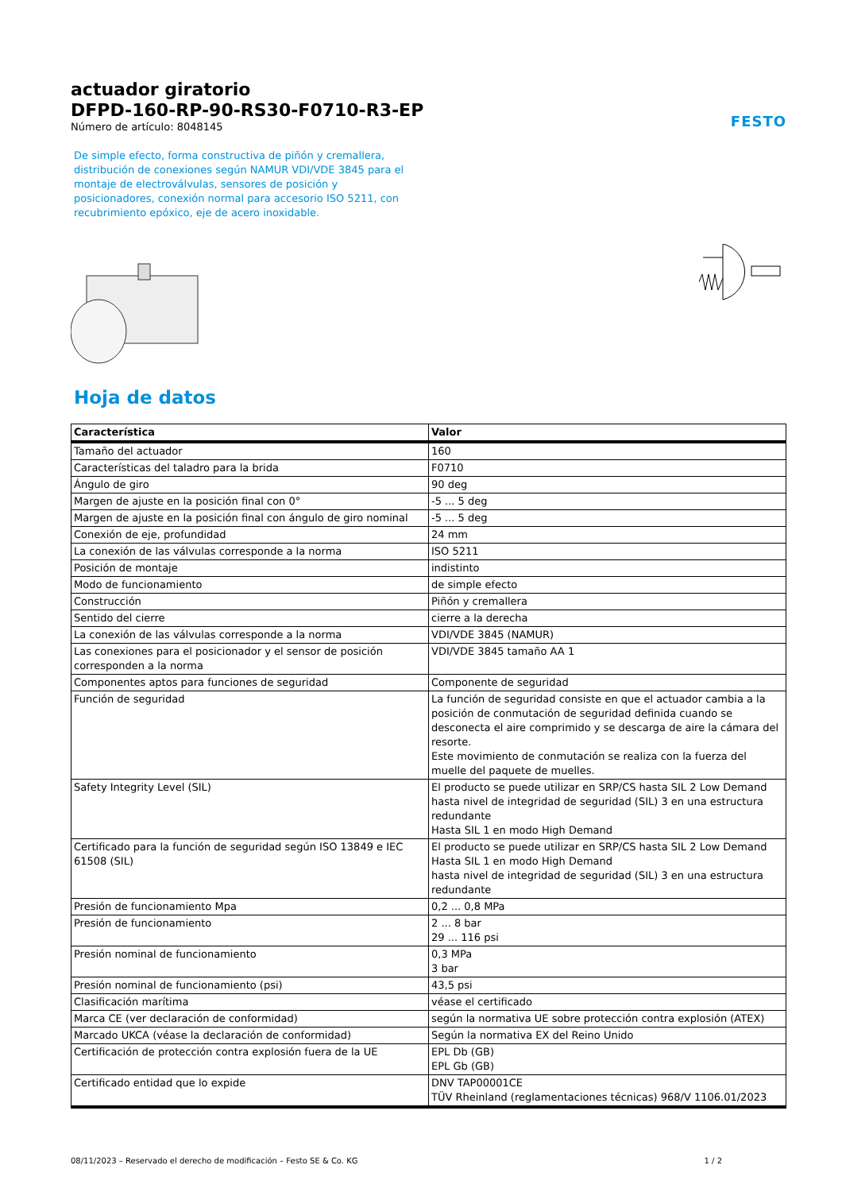actuador giratorio
DFPD-160-RP-90-RS30-F0710-R3-EP
Número de artículo: 8048145
FESTO
De simple efecto, forma constructiva de piñón y cremallera, distribución de conexiones según NAMUR VDI/VDE 3845 para el montaje de electroválvulas, sensores de posición y posicionadores, conexión normal para accesorio ISO 5211, con recubrimiento epóxico, eje de acero inoxidable.
Hoja de datos
| Característica | Valor |
| --- | --- |
| Tamaño del actuador | 160 |
| Características del taladro para la brida | F0710 |
| Ángulo de giro | 90 deg |
| Margen de ajuste en la posición final con 0° | -5 ... 5 deg |
| Margen de ajuste en la posición final con ángulo de giro nominal | -5 ... 5 deg |
| Conexión de eje, profundidad | 24 mm |
| La conexión de las válvulas corresponde a la norma | ISO 5211 |
| Posición de montaje | indistinto |
| Modo de funcionamiento | de simple efecto |
| Construcción | Piñón y cremallera |
| Sentido del cierre | cierre a la derecha |
| La conexión de las válvulas corresponde a la norma | VDI/VDE 3845 (NAMUR) |
| Las conexiones para el posicionador y el sensor de posición corresponden a la norma | VDI/VDE 3845 tamaño AA 1 |
| Componentes aptos para funciones de seguridad | Componente de seguridad |
| Función de seguridad | La función de seguridad consiste en que el actuador cambia a la posición de conmutación de seguridad definida cuando se desconecta el aire comprimido y se descarga de aire la cámara del resorte. Este movimiento de conmutación se realiza con la fuerza del muelle del paquete de muelles. |
| Safety Integrity Level (SIL) | El producto se puede utilizar en SRP/CS hasta SIL 2 Low Demand hasta nivel de integridad de seguridad (SIL) 3 en una estructura redundante Hasta SIL 1 en modo High Demand |
| Certificado para la función de seguridad según ISO 13849 e IEC 61508 (SIL) | El producto se puede utilizar en SRP/CS hasta SIL 2 Low Demand Hasta SIL 1 en modo High Demand hasta nivel de integridad de seguridad (SIL) 3 en una estructura redundante |
| Presión de funcionamiento Mpa | 0,2 ... 0,8 MPa |
| Presión de funcionamiento | 2 ... 8 bar 29 ... 116 psi |
| Presión nominal de funcionamiento | 0,3 MPa 3 bar |
| Presión nominal de funcionamiento (psi) | 43,5 psi |
| Clasificación marítima | véase el certificado |
| Marca CE (ver declaración de conformidad) | según la normativa UE sobre protección contra explosión (ATEX) |
| Marcado UKCA (véase la declaración de conformidad) | Según la normativa EX del Reino Unido |
| Certificación de protección contra explosión fuera de la UE | EPL Db (GB) EPL Gb (GB) |
| Certificado entidad que lo expide | DNV TAP00001CE TÜV Rheinland (reglamentaciones técnicas) 968/V 1106.01/2023 |
08/11/2023 – Reservado el derecho de modificación – Festo SE & Co. KG 1 / 2